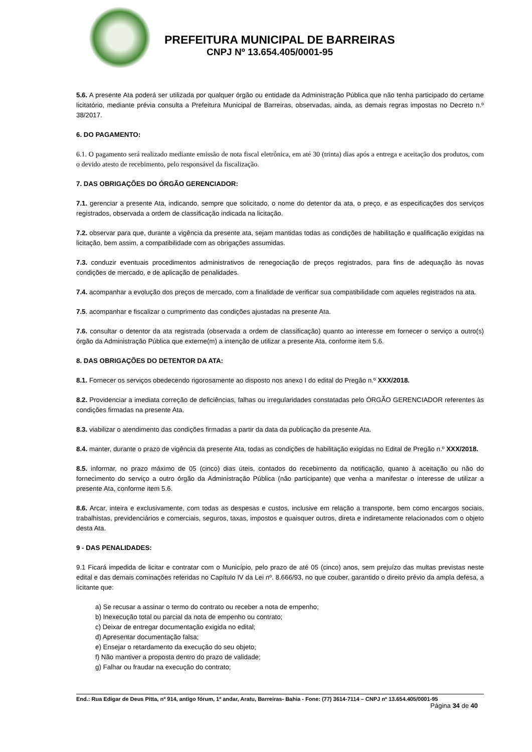PREFEITURA MUNICIPAL DE BARREIRAS
CNPJ Nº 13.654.405/0001-95
5.6. A presente Ata poderá ser utilizada por qualquer órgão ou entidade da Administração Pública que não tenha participado do certame licitatório, mediante prévia consulta a Prefeitura Municipal de Barreiras, observadas, ainda, as demais regras impostas no Decreto n.º 38/2017.
6. DO PAGAMENTO:
6.1. O pagamento será realizado mediante emissão de nota fiscal eletrônica, em até 30 (trinta) dias após a entrega e aceitação dos produtos, com o devido atesto de recebimento, pelo responsável da fiscalização.
7. DAS OBRIGAÇÕES DO ÓRGÃO GERENCIADOR:
7.1. gerenciar a presente Ata, indicando, sempre que solicitado, o nome do detentor da ata, o preço, e as especificações dos serviços registrados, observada a ordem de classificação indicada na licitação.
7.2. observar para que, durante a vigência da presente ata, sejam mantidas todas as condições de habilitação e qualificação exigidas na licitação, bem assim, a compatibilidade com as obrigações assumidas.
7.3. conduzir eventuais procedimentos administrativos de renegociação de preços registrados, para fins de adequação às novas condições de mercado, e de aplicação de penalidades.
7.4. acompanhar a evolução dos preços de mercado, com a finalidade de verificar sua compatibilidade com aqueles registrados na ata.
7.5. acompanhar e fiscalizar o cumprimento das condições ajustadas na presente Ata.
7.6. consultar o detentor da ata registrada (observada a ordem de classificação) quanto ao interesse em fornecer o serviço a outro(s) órgão da Administração Pública que externe(m) a intenção de utilizar a presente Ata, conforme item 5.6.
8. DAS OBRIGAÇÕES DO DETENTOR DA ATA:
8.1. Fornecer os serviços obedecendo rigorosamente ao disposto nos anexo I do edital do Pregão n.º XXX/2018.
8.2. Providenciar a imediata correção de deficiências, falhas ou irregularidades constatadas pelo ÓRGÃO GERENCIADOR referentes às condições firmadas na presente Ata.
8.3. viabilizar o atendimento das condições firmadas a partir da data da publicação da presente Ata.
8.4. manter, durante o prazo de vigência da presente Ata, todas as condições de habilitação exigidas no Edital de Pregão n.º XXX/2018.
8.5. informar, no prazo máximo de 05 (cinco) dias úteis, contados do recebimento da notificação, quanto à aceitação ou não do fornecimento do serviço a outro órgão da Administração Pública (não participante) que venha a manifestar o interesse de utilizar a presente Ata, conforme item 5.6.
8.6. Arcar, inteira e exclusivamente, com todas as despesas e custos, inclusive em relação a transporte, bem como encargos sociais, trabalhistas, previdenciários e comerciais, seguros, taxas, impostos e quaisquer outros, direta e indiretamente relacionados com o objeto desta Ata.
9 - DAS PENALIDADES:
9.1 Ficará impedida de licitar e contratar com o Município, pelo prazo de até 05 (cinco) anos, sem prejuízo das multas previstas neste edital e das demais cominações referidas no Capítulo IV da Lei nº. 8.666/93, no que couber, garantido o direito prévio da ampla defesa, a licitante que:
a) Se recusar a assinar o termo do contrato ou receber a nota de empenho;
b) Inexecução total ou parcial da nota de empenho ou contrato;
c) Deixar de entregar documentação exigida no edital;
d) Apresentar documentação falsa;
e) Ensejar o retardamento da execução do seu objeto;
f) Não mantiver a proposta dentro do prazo de validade;
g) Falhar ou fraudar na execução do contrato;
End.: Rua Edigar de Deus Pitta, nº 914, antigo fórum, 1º andar, Aratu, Barreiras- Bahia - Fone: (77) 3614-7114 – CNPJ nº 13.654.405/0001-95
Página 34 de 40